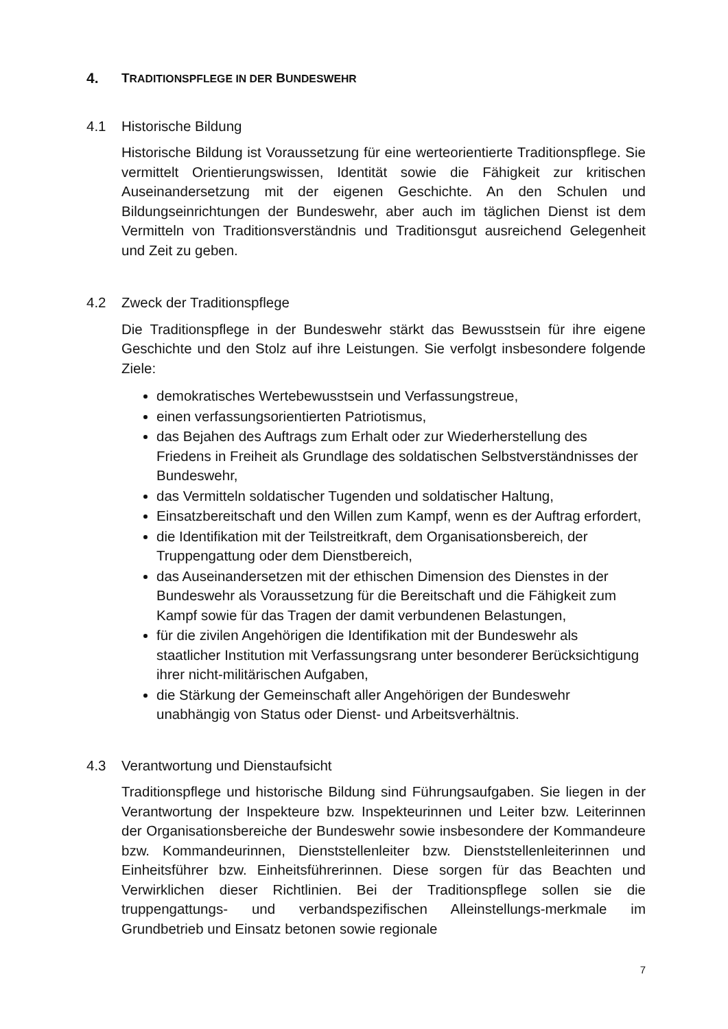4. TRADITIONSPFLEGE IN DER BUNDESWEHR
4.1 Historische Bildung
Historische Bildung ist Voraussetzung für eine werteorientierte Traditionspflege. Sie vermittelt Orientierungswissen, Identität sowie die Fähigkeit zur kritischen Auseinandersetzung mit der eigenen Geschichte. An den Schulen und Bildungseinrichtungen der Bundeswehr, aber auch im täglichen Dienst ist dem Vermitteln von Traditionsverständnis und Traditionsgut ausreichend Gelegenheit und Zeit zu geben.
4.2 Zweck der Traditionspflege
Die Traditionspflege in der Bundeswehr stärkt das Bewusstsein für ihre eigene Geschichte und den Stolz auf ihre Leistungen. Sie verfolgt insbesondere folgende Ziele:
demokratisches Wertebewusstsein und Verfassungstreue,
einen verfassungsorientierten Patriotismus,
das Bejahen des Auftrags zum Erhalt oder zur Wiederherstellung des Friedens in Freiheit als Grundlage des soldatischen Selbstverständnisses der Bundeswehr,
das Vermitteln soldatischer Tugenden und soldatischer Haltung,
Einsatzbereitschaft und den Willen zum Kampf, wenn es der Auftrag erfordert,
die Identifikation mit der Teilstreitkraft, dem Organisationsbereich, der Truppengattung oder dem Dienstbereich,
das Auseinandersetzen mit der ethischen Dimension des Dienstes in der Bundeswehr als Voraussetzung für die Bereitschaft und die Fähigkeit zum Kampf sowie für das Tragen der damit verbundenen Belastungen,
für die zivilen Angehörigen die Identifikation mit der Bundeswehr als staatlicher Institution mit Verfassungsrang unter besonderer Berücksichtigung ihrer nicht-militärischen Aufgaben,
die Stärkung der Gemeinschaft aller Angehörigen der Bundeswehr unabhängig von Status oder Dienst- und Arbeitsverhältnis.
4.3 Verantwortung und Dienstaufsicht
Traditionspflege und historische Bildung sind Führungsaufgaben. Sie liegen in der Verantwortung der Inspekteure bzw. Inspekteurinnen und Leiter bzw. Leiterinnen der Organisationsbereiche der Bundeswehr sowie insbesondere der Kommandeure bzw. Kommandeurinnen, Dienststellenleiter bzw. Dienststellenleiterinnen und Einheitsführer bzw. Einheitsführerinnen. Diese sorgen für das Beachten und Verwirklichen dieser Richtlinien. Bei der Traditionspflege sollen sie die truppengattungs- und verbandspezifischen Alleinstellungs-merkmale im Grundbetrieb und Einsatz betonen sowie regionale
7